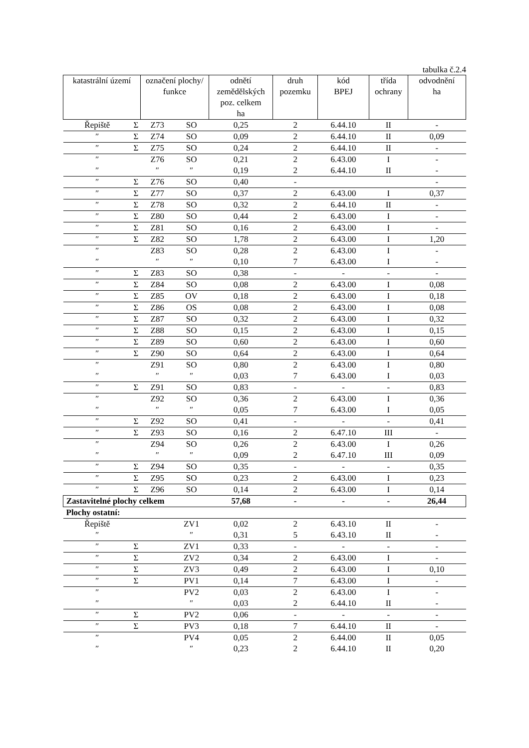tabulka č.2.4
| katastrální území | | označení plochy/ funkce | | odnětí zemědělských poz. celkem ha | druh pozemku | kód BPEJ | třída ochrany | odvodnění ha |
| --- | --- | --- | --- | --- | --- | --- | --- | --- |
| Řepiště | Σ | Z73 | SO | 0,25 | 2 | 6.44.10 | II | - |
| ″ | Σ | Z74 | SO | 0,09 | 2 | 6.44.10 | II | 0,09 |
| ″ | Σ | Z75 | SO | 0,24 | 2 | 6.44.10 | II | - |
| ″ | | Z76 | SO | 0,21 | 2 | 6.43.00 | I | - |
| ″ | | ″ | ″ | 0,19 | 2 | 6.44.10 | II | - |
| ″ | Σ | Z76 | SO | 0,40 | - | | | - |
| ″ | Σ | Z77 | SO | 0,37 | 2 | 6.43.00 | I | 0,37 |
| ″ | Σ | Z78 | SO | 0,32 | 2 | 6.44.10 | II | - |
| ″ | Σ | Z80 | SO | 0,44 | 2 | 6.43.00 | I | - |
| ″ | Σ | Z81 | SO | 0,16 | 2 | 6.43.00 | I | - |
| ″ | Σ | Z82 | SO | 1,78 | 2 | 6.43.00 | I | 1,20 |
| ″ | | Z83 | SO | 0,28 | 2 | 6.43.00 | I | - |
| ″ | | ″ | ″ | 0,10 | 7 | 6.43.00 | I | - |
| ″ | Σ | Z83 | SO | 0,38 | - | - | - | - |
| ″ | Σ | Z84 | SO | 0,08 | 2 | 6.43.00 | I | 0,08 |
| ″ | Σ | Z85 | OV | 0,18 | 2 | 6.43.00 | I | 0,18 |
| ″ | Σ | Z86 | OS | 0,08 | 2 | 6.43.00 | I | 0,08 |
| ″ | Σ | Z87 | SO | 0,32 | 2 | 6.43.00 | I | 0,32 |
| ″ | Σ | Z88 | SO | 0,15 | 2 | 6.43.00 | I | 0,15 |
| ″ | Σ | Z89 | SO | 0,60 | 2 | 6.43.00 | I | 0,60 |
| ″ | Σ | Z90 | SO | 0,64 | 2 | 6.43.00 | I | 0,64 |
| ″ | | Z91 | SO | 0,80 | 2 | 6.43.00 | I | 0,80 |
| ″ | | ″ | ″ | 0,03 | 7 | 6.43.00 | I | 0,03 |
| ″ | Σ | Z91 | SO | 0,83 | - | - | - | 0,83 |
| ″ | | Z92 | SO | 0,36 | 2 | 6.43.00 | I | 0,36 |
| ″ | | ″ | ″ | 0,05 | 7 | 6.43.00 | I | 0,05 |
| ″ | Σ | Z92 | SO | 0,41 | - | - | - | 0,41 |
| ″ | Σ | Z93 | SO | 0,16 | 2 | 6.47.10 | III | - |
| ″ | | Z94 | SO | 0,26 | 2 | 6.43.00 | I | 0,26 |
| ″ | | ″ | ″ | 0,09 | 2 | 6.47.10 | III | 0,09 |
| ″ | Σ | Z94 | SO | 0,35 | - | - | - | 0,35 |
| ″ | Σ | Z95 | SO | 0,23 | 2 | 6.43.00 | I | 0,23 |
| ″ | Σ | Z96 | SO | 0,14 | 2 | 6.43.00 | I | 0,14 |
| Zastavitelné plochy celkem | | | | 57,68 | - | - | - | 26,44 |
| Plochy ostatní: | | | | | | | | |
| Řepiště | | | ZV1 | 0,02 | 2 | 6.43.10 | II | - |
| ″ | | | ″ | 0,31 | 5 | 6.43.10 | II | - |
| ″ | Σ | | ZV1 | 0,33 | - | - | - | - |
| ″ | Σ | | ZV2 | 0,34 | 2 | 6.43.00 | I | - |
| ″ | Σ | | ZV3 | 0,49 | 2 | 6.43.00 | I | 0,10 |
| ″ | Σ | | PV1 | 0,14 | 7 | 6.43.00 | I | - |
| ″ | | | PV2 | 0,03 | 2 | 6.43.00 | I | - |
| ″ | | | ″ | 0,03 | 2 | 6.44.10 | II | - |
| ″ | Σ | | PV2 | 0,06 | - | - | - | - |
| ″ | Σ | | PV3 | 0,18 | 7 | 6.44.10 | II | - |
| ″ | | | PV4 | 0,05 | 2 | 6.44.00 | II | 0,05 |
| ″ | | | ″ | 0,23 | 2 | 6.44.10 | II | 0,20 |